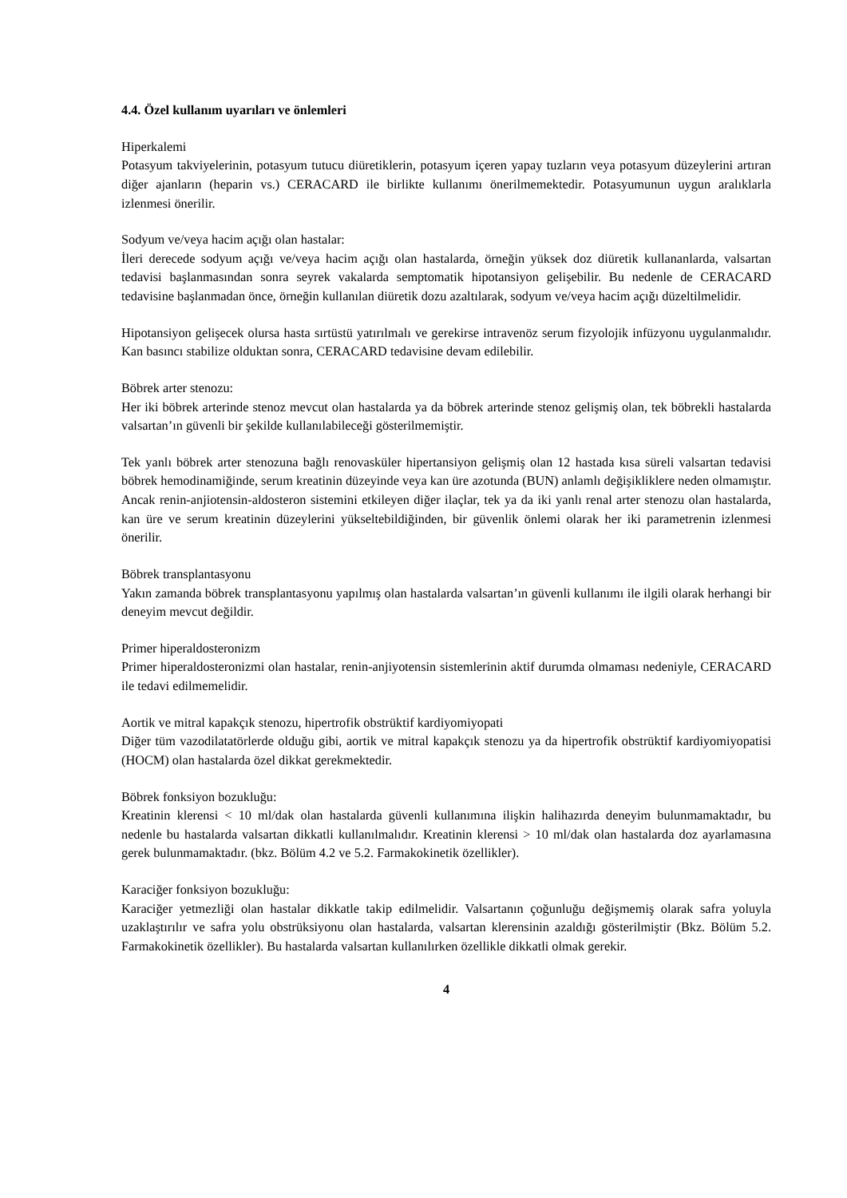4.4. Özel kullanım uyarıları ve önlemleri
Hiperkalemi
Potasyum takviyelerinin, potasyum tutucu diüretiklerin, potasyum içeren yapay tuzların veya potasyum düzeylerini artıran diğer ajanların (heparin vs.) CERACARD ile birlikte kullanımı önerilmemektedir. Potasyumunun uygun aralıklarla izlenmesi önerilir.
Sodyum ve/veya hacim açığı olan hastalar:
İleri derecede sodyum açığı ve/veya hacim açığı olan hastalarda, örneğin yüksek doz diüretik kullananlarda, valsartan tedavisi başlanmasından sonra seyrek vakalarda semptomatik hipotansiyon gelişebilir. Bu nedenle de CERACARD tedavisine başlanmadan önce, örneğin kullanılan diüretik dozu azaltılarak, sodyum ve/veya hacim açığı düzeltilmelidir.
Hipotansiyon gelişecek olursa hasta sırtüstü yatırılmalı ve gerekirse intravenöz serum fizyolojik infüzyonu uygulanmalıdır. Kan basıncı stabilize olduktan sonra, CERACARD tedavisine devam edilebilir.
Böbrek arter stenozu:
Her iki böbrek arterinde stenoz mevcut olan hastalarda ya da böbrek arterinde stenoz gelişmiş olan, tek böbrekli hastalarda valsartan’ın güvenli bir şekilde kullanılabileceği gösterilmemiştir.
Tek yanlı böbrek arter stenozuna bağlı renovasküler hipertansiyon gelişmiş olan 12 hastada kısa süreli valsartan tedavisi böbrek hemodinamiğinde, serum kreatinin düzeyinde veya kan üre azotunda (BUN) anlamlı değişikliklere neden olmamıştır. Ancak renin-anjiotensin-aldosteron sistemini etkileyen diğer ilaçlar, tek ya da iki yanlı renal arter stenozu olan hastalarda, kan üre ve serum kreatinin düzeylerini yükseltebildiğinden, bir güvenlik önlemi olarak her iki parametrenin izlenmesi önerilir.
Böbrek transplantasyonu
Yakın zamanda böbrek transplantasyonu yapılmış olan hastalarda valsartan’ın güvenli kullanımı ile ilgili olarak herhangi bir deneyim mevcut değildir.
Primer hiperaldosteronizm
Primer hiperaldosteronizmi olan hastalar, renin-anjiyotensin sistemlerinin aktif durumda olmaması nedeniyle, CERACARD ile tedavi edilmemelidir.
Aortik ve mitral kapakçık stenozu, hipertrofik obstrüktif kardiyomiyopati
Diğer tüm vazodilatatörlerde olduğu gibi, aortik ve mitral kapakçık stenozu ya da hipertrofik obstrüktif kardiyomiyopatisi (HOCM) olan hastalarda özel dikkat gerekmektedir.
Böbrek fonksiyon bozukluğu:
Kreatinin klerensi < 10 ml/dak olan hastalarda güvenli kullanımına ilişkin halihazırda deneyim bulunmamaktadır, bu nedenle bu hastalarda valsartan dikkatli kullanılmalıdır. Kreatinin klerensi > 10 ml/dak olan hastalarda doz ayarlamasına gerek bulunmamaktadır. (bkz. Bölüm 4.2 ve 5.2. Farmakokinetik özellikler).
Karaciğer fonksiyon bozukluğu:
Karaciğer yetmezliği olan hastalar dikkatle takip edilmelidir. Valsartanın çoğunluğu değişmemiş olarak safra yoluyla uzaklaştırılır ve safra yolu obstrüksiyonu olan hastalarda, valsartan klerensinin azaldığı gösterilmiştir (Bkz. Bölüm 5.2. Farmakokinetik özellikler). Bu hastalarda valsartan kullanılırken özellikle dikkatli olmak gerekir.
4